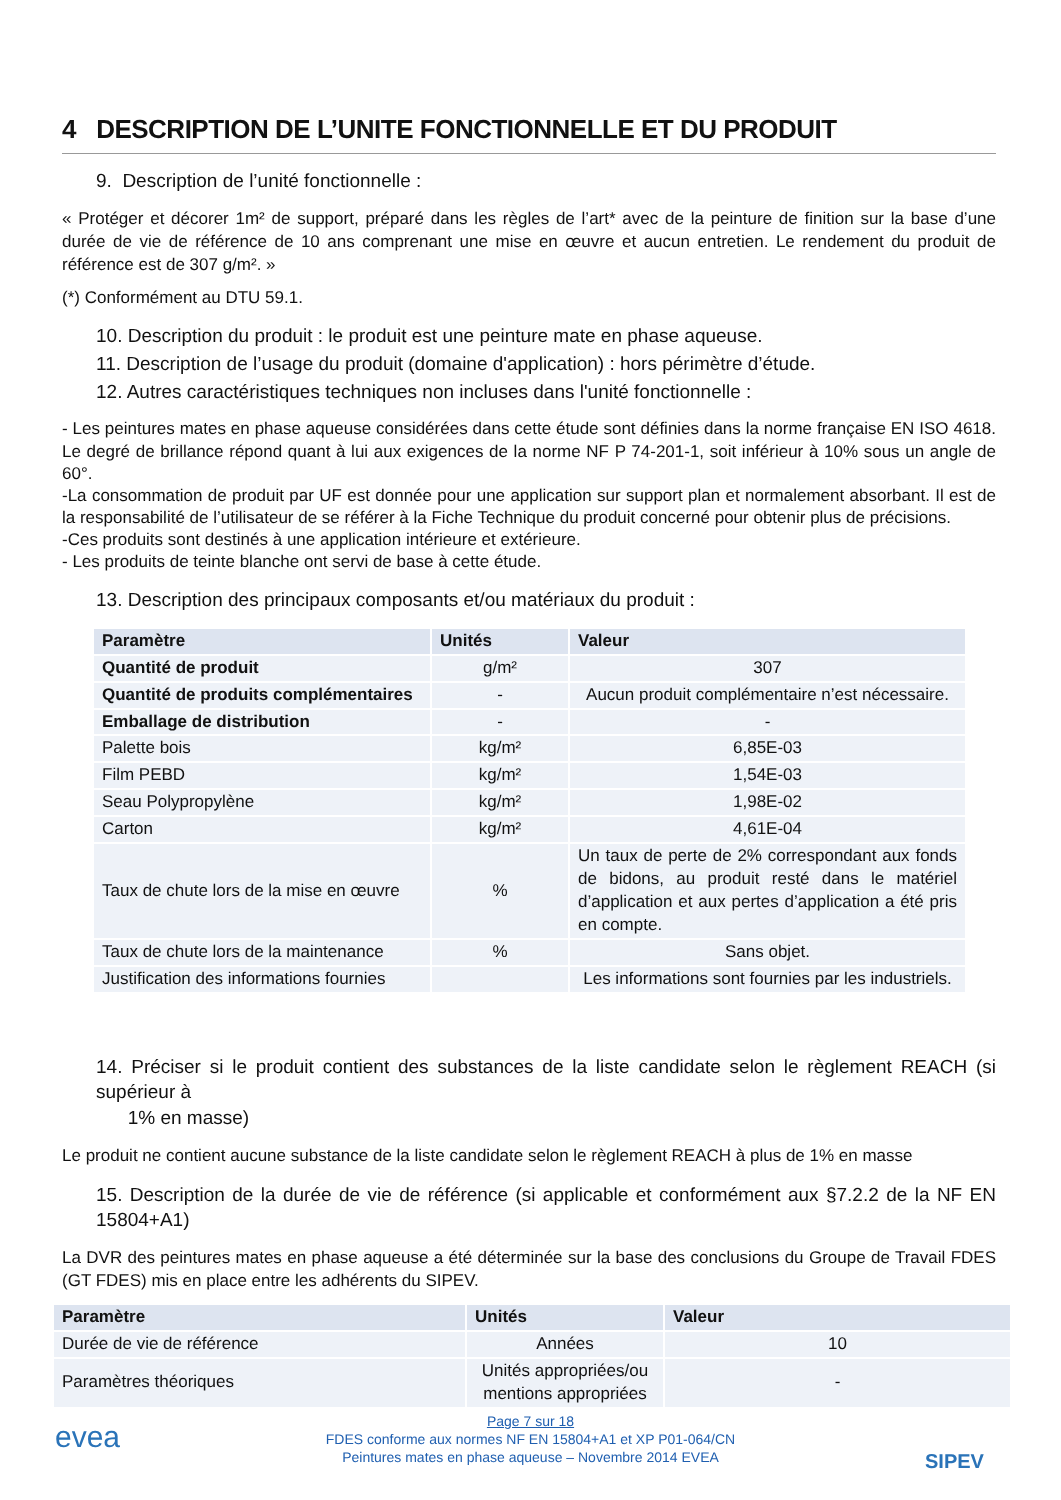4 DESCRIPTION DE L’UNITE FONCTIONNELLE ET DU PRODUIT
9. Description de l’unité fonctionnelle :
« Protéger et décorer 1m² de support, préparé dans les règles de l’art* avec de la peinture de finition sur la base d’une durée de vie de référence de 10 ans comprenant une mise en œuvre et aucun entretien. Le rendement du produit de référence est de 307 g/m². »
(*) Conformément au DTU 59.1.
10. Description du produit : le produit est une peinture mate en phase aqueuse.
11. Description de l’usage du produit (domaine d'application) : hors périmètre d’étude.
12. Autres caractéristiques techniques non incluses dans l'unité fonctionnelle :
- Les peintures mates en phase aqueuse considérées dans cette étude sont définies dans la norme française EN ISO 4618. Le degré de brillance répond quant à lui aux exigences de la norme NF P 74-201-1, soit inférieur à 10% sous un angle de 60°.
-La consommation de produit par UF est donnée pour une application sur support plan et normalement absorbant. Il est de la responsabilité de l’utilisateur de se référer à la Fiche Technique du produit concerné pour obtenir plus de précisions.
-Ces produits sont destinés à une application intérieure et extérieure.
- Les produits de teinte blanche ont servi de base à cette étude.
13. Description des principaux composants et/ou matériaux du produit :
| Paramètre | Unités | Valeur |
| --- | --- | --- |
| Quantité de produit | g/m² | 307 |
| Quantité de produits complémentaires | - | Aucun produit complémentaire n’est nécessaire. |
| Emballage de distribution | - | - |
| Palette bois | kg/m² | 6,85E-03 |
| Film PEBD | kg/m² | 1,54E-03 |
| Seau Polypropylène | kg/m² | 1,98E-02 |
| Carton | kg/m² | 4,61E-04 |
| Taux de chute lors de la mise en œuvre | % | Un taux de perte de 2% correspondant aux fonds de bidons, au produit resté dans le matériel d’application et aux pertes d’application a été pris en compte. |
| Taux de chute lors de la maintenance | % | Sans objet. |
| Justification des informations fournies | | Les informations sont fournies par les industriels. |
14. Préciser si le produit contient des substances de la liste candidate selon le règlement REACH (si supérieur à
1% en masse)
Le produit ne contient aucune substance de la liste candidate selon le règlement REACH à plus de 1% en masse
15. Description de la durée de vie de référence (si applicable et conformément aux §7.2.2 de la NF EN 15804+A1)
La DVR des peintures mates en phase aqueuse a été déterminée sur la base des conclusions du Groupe de Travail FDES (GT FDES) mis en place entre les adhérents du SIPEV.
| Paramètre | Unités | Valeur |
| --- | --- | --- |
| Durée de vie de référence | Années | 10 |
| Paramètres théoriques | Unités appropriées/ou mentions appropriées | - |
evea
SIPEV
Page 7 sur 18
FDES conforme aux normes NF EN 15804+A1 et XP P01-064/CN
Peintures mates en phase aqueuse – Novembre 2014 EVEA